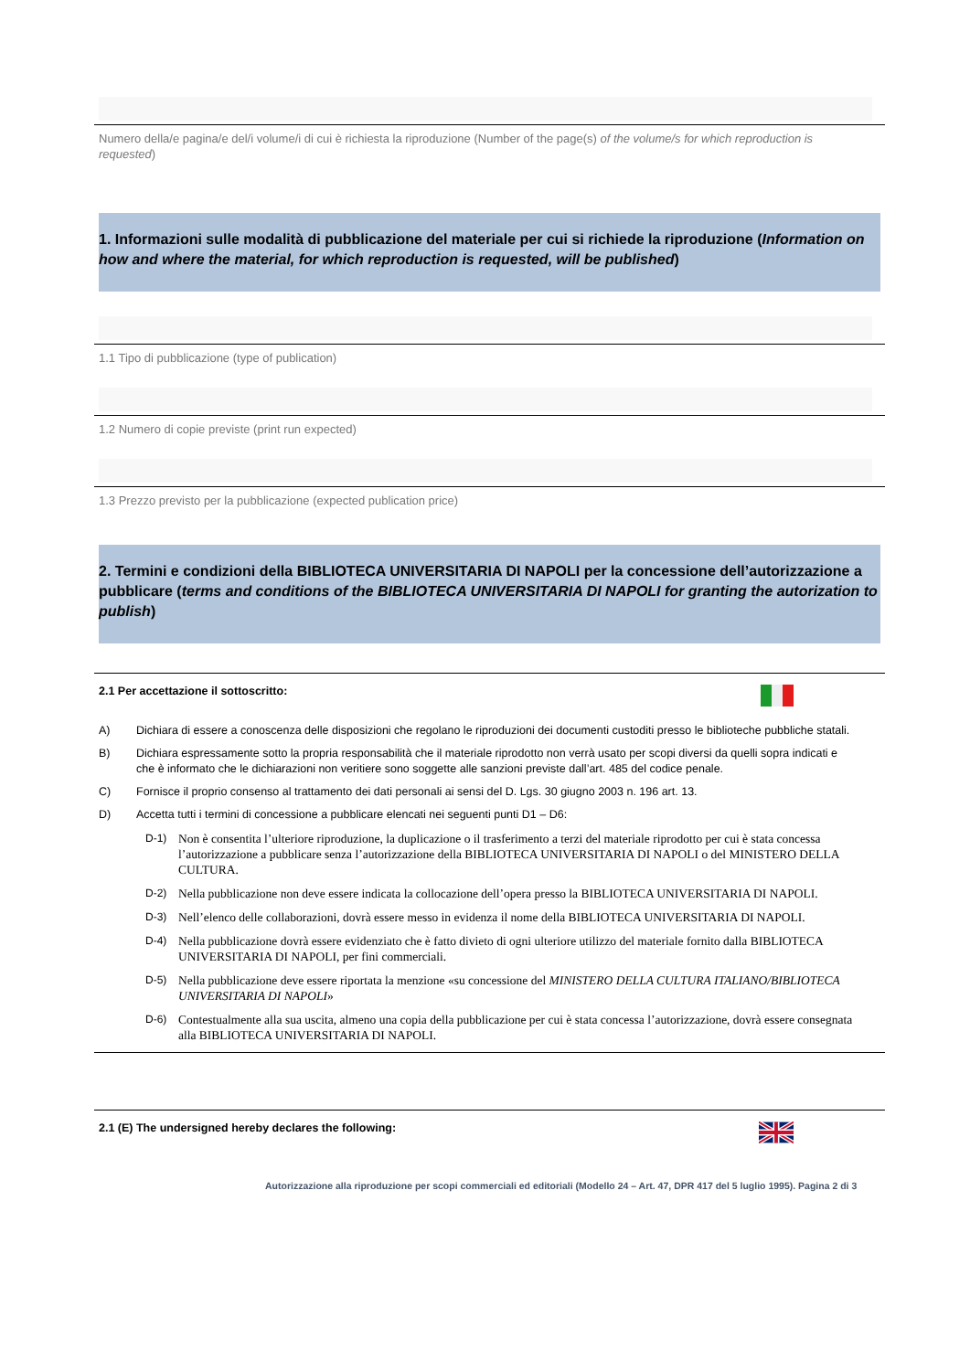Numero della/e pagina/e del/i volume/i di cui è richiesta la riproduzione (Number of the page(s) of the volume/s for which reproduction is requested)
1. Informazioni sulle modalità di pubblicazione del materiale per cui si richiede la riproduzione (Information on how and where the material, for which reproduction is requested, will be published)
1.1 Tipo di pubblicazione (type of publication)
1.2 Numero di copie previste (print run expected)
1.3 Prezzo previsto per la pubblicazione (expected publication price)
2. Termini e condizioni della BIBLIOTECA UNIVERSITARIA DI NAPOLI per la concessione dell’autorizzazione a pubblicare (terms and conditions of the BIBLIOTECA UNIVERSITARIA DI NAPOLI for granting the autorization to publish)
2.1 Per accettazione il sottoscritto:
A) Dichiara di essere a conoscenza delle disposizioni che regolano le riproduzioni dei documenti custoditi presso le biblioteche pubbliche statali.
B) Dichiara espressamente sotto la propria responsabilità che il materiale riprodotto non verrà usato per scopi diversi da quelli sopra indicati e che è informato che le dichiarazioni non veritiere sono soggette alle sanzioni previste dall’art. 485 del codice penale.
C) Fornisce il proprio consenso al trattamento dei dati personali ai sensi del D. Lgs. 30 giugno 2003 n. 196 art. 13.
D) Accetta tutti i termini di concessione a pubblicare elencati nei seguenti punti D1 – D6:
D-1) Non è consentita l’ulteriore riproduzione, la duplicazione o il trasferimento a terzi del materiale riprodotto per cui è stata concessa l’autorizzazione a pubblicare senza l’autorizzazione della BIBLIOTECA UNIVERSITARIA DI NAPOLI o del MINISTERO DELLA CULTURA.
D-2) Nella pubblicazione non deve essere indicata la collocazione dell’opera presso la BIBLIOTECA UNIVERSITARIA DI NAPOLI.
D-3) Nell’elenco delle collaborazioni, dovrà essere messo in evidenza il nome della BIBLIOTECA UNIVERSITARIA DI NAPOLI.
D-4) Nella pubblicazione dovrà essere evidenziato che è fatto divieto di ogni ulteriore utilizzo del materiale fornito dalla BIBLIOTECA UNIVERSITARIA DI NAPOLI, per fini commerciali.
D-5) Nella pubblicazione deve essere riportata la menzione «su concessione del MINISTERO DELLA CULTURA ITALIANO/BIBLIOTECA UNIVERSITARIA DI NAPOLI»
D-6) Contestualmente alla sua uscita, almeno una copia della pubblicazione per cui è stata concessa l’autorizzazione, dovrà essere consegnata alla BIBLIOTECA UNIVERSITARIA DI NAPOLI.
2.1 (E) The undersigned hereby declares the following:
Autorizzazione alla riproduzione per scopi commerciali ed editoriali (Modello 24 – Art. 47, DPR 417 del 5 luglio 1995). Pagina 2 di 3